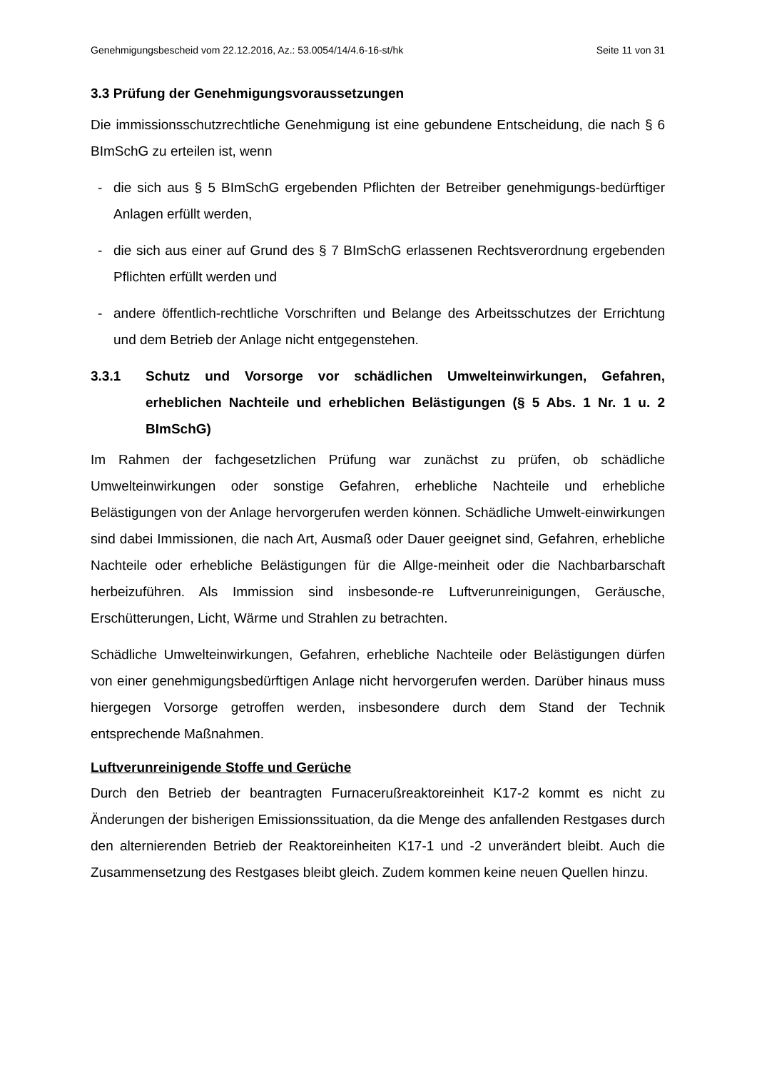Genehmigungsbescheid vom 22.12.2016, Az.: 53.0054/14/4.6-16-st/hk Seite 11 von 31
3.3 Prüfung der Genehmigungsvoraussetzungen
Die immissionsschutzrechtliche Genehmigung ist eine gebundene Entscheidung, die nach § 6 BImSchG zu erteilen ist, wenn
- die sich aus § 5 BImSchG ergebenden Pflichten der Betreiber genehmigungs-bedürftiger Anlagen erfüllt werden,
- die sich aus einer auf Grund des § 7 BImSchG erlassenen Rechtsverordnung ergebenden Pflichten erfüllt werden und
- andere öffentlich-rechtliche Vorschriften und Belange des Arbeitsschutzes der Errichtung und dem Betrieb der Anlage nicht entgegenstehen.
3.3.1 Schutz und Vorsorge vor schädlichen Umwelteinwirkungen, Gefahren, erheblichen Nachteile und erheblichen Belästigungen (§ 5 Abs. 1 Nr. 1 u. 2 BImSchG)
Im Rahmen der fachgesetzlichen Prüfung war zunächst zu prüfen, ob schädliche Umwelteinwirkungen oder sonstige Gefahren, erhebliche Nachteile und erhebliche Belästigungen von der Anlage hervorgerufen werden können. Schädliche Umwelt-einwirkungen sind dabei Immissionen, die nach Art, Ausmaß oder Dauer geeignet sind, Gefahren, erhebliche Nachteile oder erhebliche Belästigungen für die Allge-meinheit oder die Nachbarbarschaft herbeizuführen. Als Immission sind insbesonde-re Luftverunreinigungen, Geräusche, Erschütterungen, Licht, Wärme und Strahlen zu betrachten.
Schädliche Umwelteinwirkungen, Gefahren, erhebliche Nachteile oder Belästigungen dürfen von einer genehmigungsbedürftigen Anlage nicht hervorgerufen werden. Darüber hinaus muss hiergegen Vorsorge getroffen werden, insbesondere durch dem Stand der Technik entsprechende Maßnahmen.
Luftverunreinigende Stoffe und Gerüche
Durch den Betrieb der beantragten Furnacerußreaktoreinheit K17-2 kommt es nicht zu Änderungen der bisherigen Emissionssituation, da die Menge des anfallenden Restgases durch den alternierenden Betrieb der Reaktoreinheiten K17-1 und -2 unverändert bleibt. Auch die Zusammensetzung des Restgases bleibt gleich. Zudem kommen keine neuen Quellen hinzu.